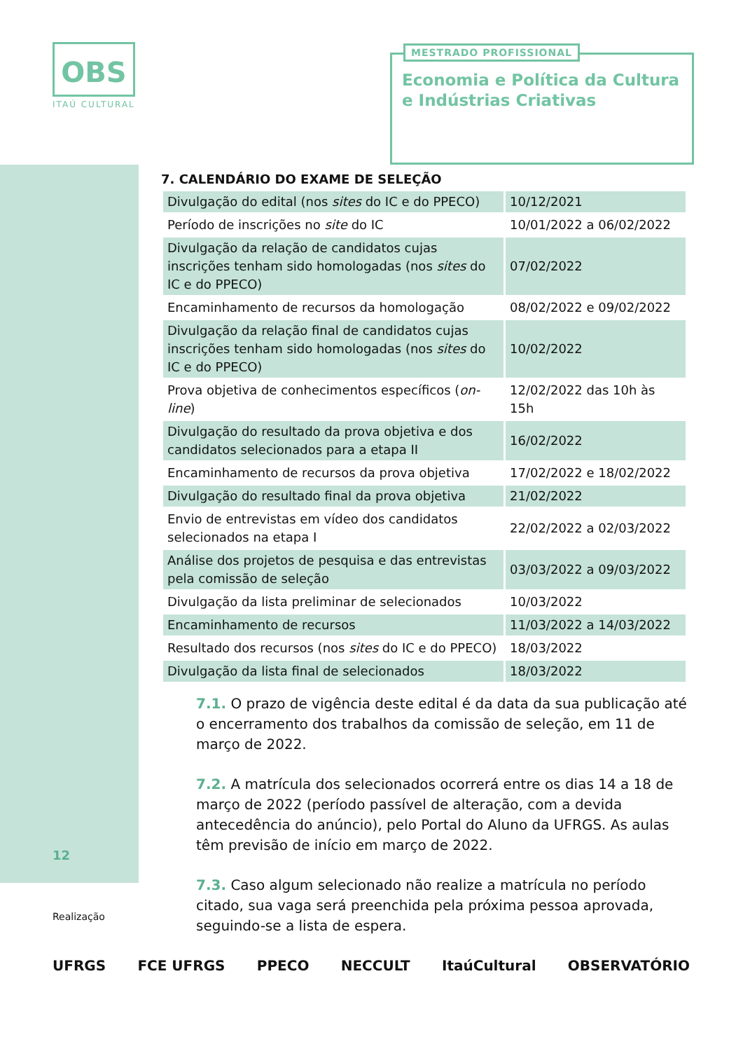OBS
ITAÚ CULTURAL
MESTRADO PROFISSIONAL
Economia e Política da Cultura
e Indústrias Criativas
7. CALENDÁRIO DO EXAME DE SELEÇÃO
| Divulgação do edital (nos sites do IC e do PPECO) | 10/12/2021 |
| Período de inscrições no site do IC | 10/01/2022 a 06/02/2022 |
| Divulgação da relação de candidatos cujas inscrições tenham sido homologadas (nos sites do IC e do PPECO) | 07/02/2022 |
| Encaminhamento de recursos da homologação | 08/02/2022 e 09/02/2022 |
| Divulgação da relação final de candidatos cujas inscrições tenham sido homologadas (nos sites do IC e do PPECO) | 10/02/2022 |
| Prova objetiva de conhecimentos específicos ( on-line ) | 12/02/2022 das 10h às 15h |
| Divulgação do resultado da prova objetiva e dos candidatos selecionados para a etapa II | 16/02/2022 |
| Encaminhamento de recursos da prova objetiva | 17/02/2022 e 18/02/2022 |
| Divulgação do resultado final da prova objetiva | 21/02/2022 |
| Envio de entrevistas em vídeo dos candidatos selecionados na etapa I | 22/02/2022 a 02/03/2022 |
| Análise dos projetos de pesquisa e das entrevistas pela comissão de seleção | 03/03/2022 a 09/03/2022 |
| Divulgação da lista preliminar de selecionados | 10/03/2022 |
| Encaminhamento de recursos | 11/03/2022 a 14/03/2022 |
| Resultado dos recursos (nos sites do IC e do PPECO) | 18/03/2022 |
| Divulgação da lista final de selecionados | 18/03/2022 |
7.1. O prazo de vigência deste edital é da data da sua publicação até o encerramento dos trabalhos da comissão de seleção, em 11 de março de 2022.
7.2. A matrícula dos selecionados ocorrerá entre os dias 14 a 18 de março de 2022 (período passível de alteração, com a devida antecedência do anúncio), pelo Portal do Aluno da UFRGS. As aulas têm previsão de início em março de 2022.
7.3. Caso algum selecionado não realize a matrícula no período citado, sua vaga será preenchida pela próxima pessoa aprovada, seguindo-se a lista de espera.
12
Realização
UFRGS FCE UFRGS PPECO NECCULT ItaúCultural OBSERVATÓRIO